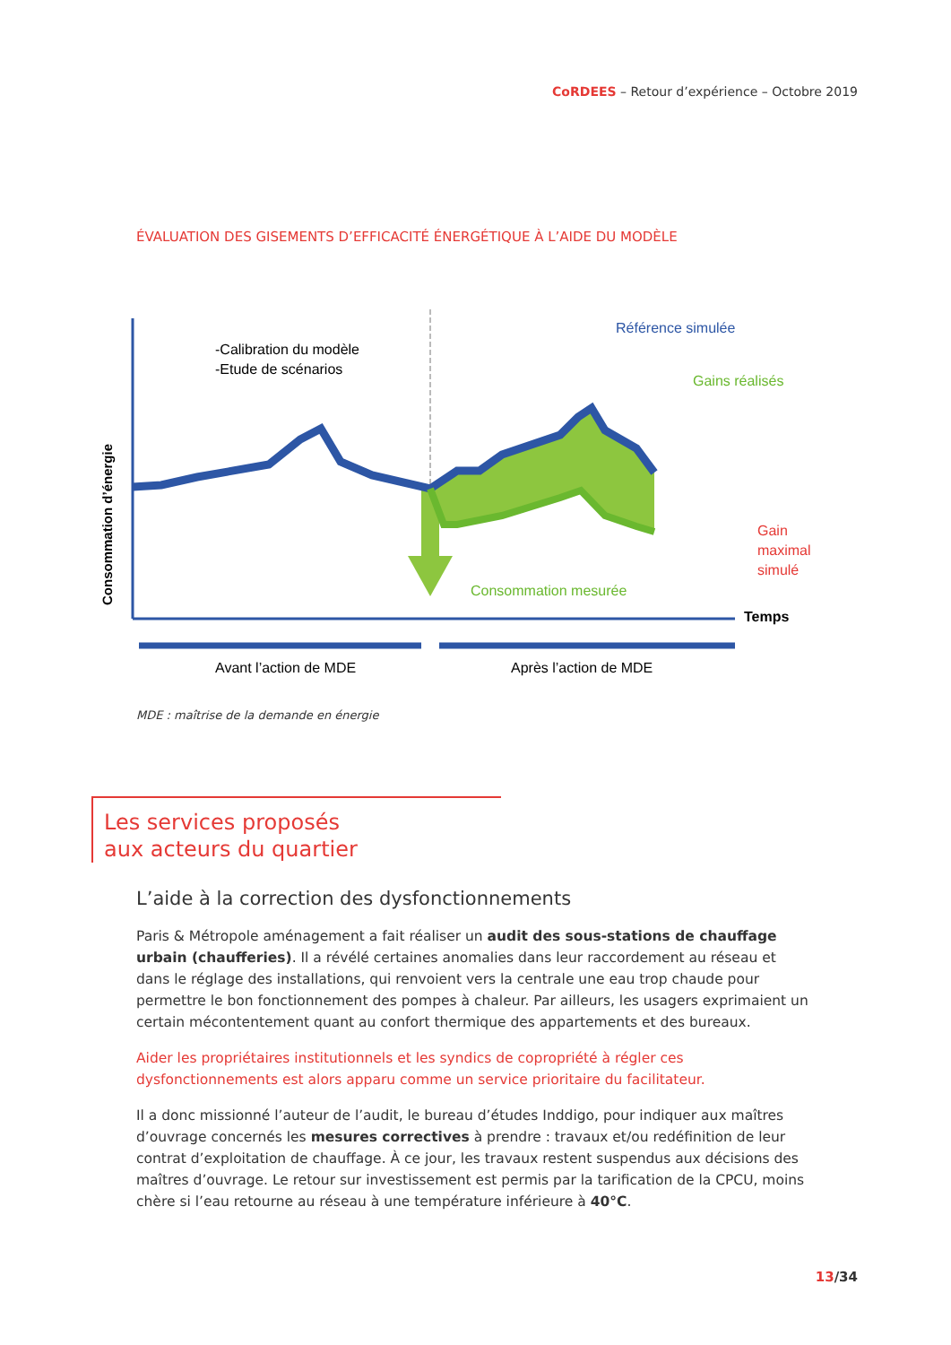CoRDEES – Retour d’expérience – Octobre 2019
ÉVALUATION DES GISEMENTS D’EFFICACITÉ ÉNERGÉTIQUE À L’AIDE DU MODÈLE
-Calibration du modèle
-Etude de scénarios
Référence simulée
Gains réalisés
Gain
maximal
simulé
Consommation mesurée
Temps
Consommation d’énergie
Avant l’action de MDE
Après l’action de MDE
MDE : maîtrise de la demande en énergie
Les services proposés
aux acteurs du quartier
L’aide à la correction des dysfonctionnements
Paris & Métropole aménagement a fait réaliser un audit des sous-stations de chauffage urbain (chaufferies). Il a révélé certaines anomalies dans leur raccordement au réseau et dans le réglage des installations, qui renvoient vers la centrale une eau trop chaude pour permettre le bon fonctionnement des pompes à chaleur. Par ailleurs, les usagers exprimaient un certain mécontentement quant au confort thermique des appartements et des bureaux.
Aider les propriétaires institutionnels et les syndics de copropriété à régler ces dysfonctionnements est alors apparu comme un service prioritaire du facilitateur.
Il a donc missionné l’auteur de l’audit, le bureau d’études Inddigo, pour indiquer aux maîtres d’ouvrage concernés les mesures correctives à prendre : travaux et/ou redéfinition de leur contrat d’exploitation de chauffage. À ce jour, les travaux restent suspendus aux décisions des maîtres d’ouvrage. Le retour sur investissement est permis par la tarification de la CPCU, moins chère si l’eau retourne au réseau à une température inférieure à 40°C.
13/34